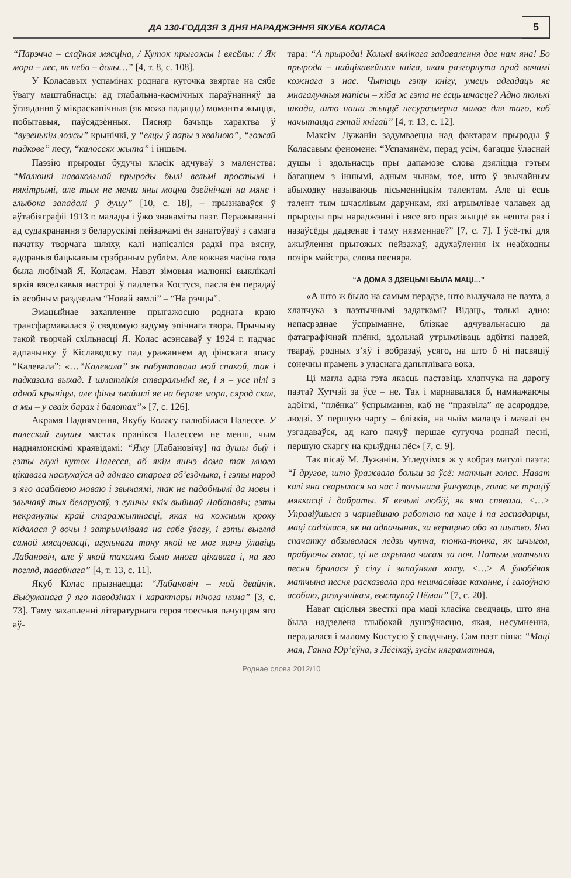ДА 130-ГОДДЗЯ З ДНЯ НАРАДЖЭННЯ ЯКУБА КОЛАСА
5
“Парэчча – слаўная мясціна, / Куток прыгожы і вясёлы: / Як мора – лес, як неба – долы…” [4, т. 8, с. 108].
У Коласавых успамінах роднага куточка звяртае на сябе ўвагу маштабнасць: ад глабальна-касмічных параўнанняў да ўглядання ў мікраскапічныя (як можа падацца) моманты жыцця, побытавыя, паўсядзённыя. Пясняр бачыць характва ў “вузенькім ложы” крынічкі, у “елцы ў пары з хваіною”, “гожай падкове” лесу, “калоссях жыта” і іншым.
Паэзію прыроды будучы класік адчуваў з маленства: “Малюнкі навакольнай прыроды былі вельмі простымі і няхітрымі, але тым не менш яны моцна дзейнічалі на мяне і глыбока западалі ў душу” [10, с. 18], – прызнаваўся ў аўтабіяграфіі 1913 г. малады і ўжо знакаміты паэт. Перажыванні ад судакранання з беларускімі пейзажамі ён занатоўваў з самага пачатку творчага шляху, калі напісаліся радкі пра вясну, адораныя бацькавым срэбраным рублём. Але кожная часіна года была любімай Я. Коласам. Нават зімовыя малюнкі выклікалі яркія вясёлкавыя настроі ў падлетка Костуся, пасля ён перадаў іх асобным раздзелам “Новай зямлі” – “На рэчцы”.
Эмацыйнае захапленне прыгажосцю роднага краю трансфармавалася ў свядомую задуму эпічнага твора. Прычыну такой творчай схільнасці Я. Колас асэнсаваў у 1924 г. падчас адпачынку ў Кіславодску пад уражаннем ад фінскага эпасу “Калевала”: «…“Калевала” як пабунтавала мой спакой, так і падказала выхад. І шматлікія стваральнікі яе, і я – усе пілі з адной крыніцы, але фіны знайшлі яе на беразе мора, сярод скал, а мы – у сваіх барах і балотах”» [7, с. 126].
Акрамя Наднямоння, Якубу Коласу палюбілася Палессе. У палескай глушы мастак пранікся Палессем не менш, чым наднямонскімі краявідамі: “Яму [Лабановічу] па душы быў і гэты глухі куток Палесся, аб якім яшчэ дома так многа цікавага наслухаўся ад аднаго старога аб’ездчыка, і гэты народ з яго асаблівою моваю і звычаямі, так не падобнымі да мовы і звычаяў тых беларусаў, з гушчы якіх выйшаў Лабановіч; гэты некрануты край старажытнасці, якая на кожным кроку кідалася ў вочы і затрымлівала на сабе ўвагу, і гэты выгляд самой мясцовасці, агульнага тону якой не мог яшчэ ўлавіць Лабановіч, але ў якой таксама было многа цікавага і, на яго погляд, павабнага” [4, т. 13, с. 11].
Якуб Колас прызнаецца: “Лабановіч – мой двайнік. Выдуманага ў яго паводзінах і характары нічога няма” [3, с. 73]. Таму захапленні літаратурнага героя тоесныя пачуццям яго аў-
тара: “А прырода! Колькі вялікага задавалення дае нам яна! Бо прырода – найцікавейшая кніга, якая разгорнута прад вачамі кожнага з нас. Чытаць гэту кнігу, умець адгадаць яе мнагалучныя напісы – хіба ж гэта не ёсць шчасце? Адно толькі шкада, што наша жыццё несуразмерна малое для таго, каб начытацца гэтай кнігай” [4, т. 13, с. 12].
Максім Лужанін задумваецца над фактарам прыроды ў Коласавым феномене: “Успамянём, перад усім, багацце ўласнай душы і здольнасць пры дапамозе слова дзяліцца гэтым багаццем з іншымі, адным чынам, тое, што ў звычайным абыходку называюць пісьменніцкім талентам. Але ці ёсць талент тым шчаслівым дарункам, які атрымлівае чалавек ад прыроды пры нараджэнні і нясе яго праз жыццё як нешта раз і назаўсёды дадзенае і таму нязменнае?” [7, с. 7]. І ўсё-ткі для ажыўлення прыгожых пейзажаў, адухаўлення іх неабходны позірк майстра, слова песняра.
“А ДОМА З ДЗЕЦЬМІ БЫЛА МАЦІ…”
«А што ж было на самым перадзе, што вылучала не паэта, а хлапчука з паэтычнымі задаткамі? Відаць, толькі адно: непасрэднае ўспрыманне, блізкае адчувальнасцю да фатаграфічнай плёнкі, здольнай утрымліваць адбіткі падзей, твараў, родных з’яў і вобразаў, усяго, на што б ні пасвяціў сонечны прамень з уласнага дапытлівага вока.
Ці магла адна гэта якасць паставіць хлапчука на дарогу паэта? Хутчэй за ўсё – не. Так і марнавалася б, намнажаючы адбіткі, “плёнка” ўспрымання, каб не “праявіла” яе асяроддзе, людзі. У першую чаргу – блізкія, на чыім малацэ і мазалі ён узгадаваўся, ад каго пачуў першае сугучча роднай песні, першую скаргу на крыўдны лёс» [7, с. 9].
Так пісаў М. Лужанін. Угледзімся ж у вобраз матулі паэта: “І другое, што ўражвала больш за ўсё: матчын голас. Нават калі яна сварылася на нас і пачынала ўшчуваць, голас не траціў мяккасці і дабраты. Я вельмі любіў, як яна спявала. <…> Управіўшыся з чарнейшаю работаю па хаце і па гаспадарцы, маці садзілася, як на адпачынак, за верацяно або за шытво. Яна спачатку абзывалася ледзь чутна, тонка-тонка, як шчыгол, прабуючы голас, ці не ахрыпла часам за ноч. Потым матчына песня бралася ў сілу і запаўняла хату. <…> А ўлюбёная матчына песня расказвала пра нешчаслівае каханне, і галоўнаю асобаю, разлучнікам, выступаў Нёман” [7, с. 20].
Нават сціслыя звесткі пра маці класіка сведчаць, што яна была надзелена глыбокай душэўнасцю, якая, несумненна, перадалася і малому Костусю ў спадчыну. Сам паэт піша: “Маці мая, Ганна Юр’еўна, з Лёсікаў, зусім няграматная,
Роднае слова 2012/10